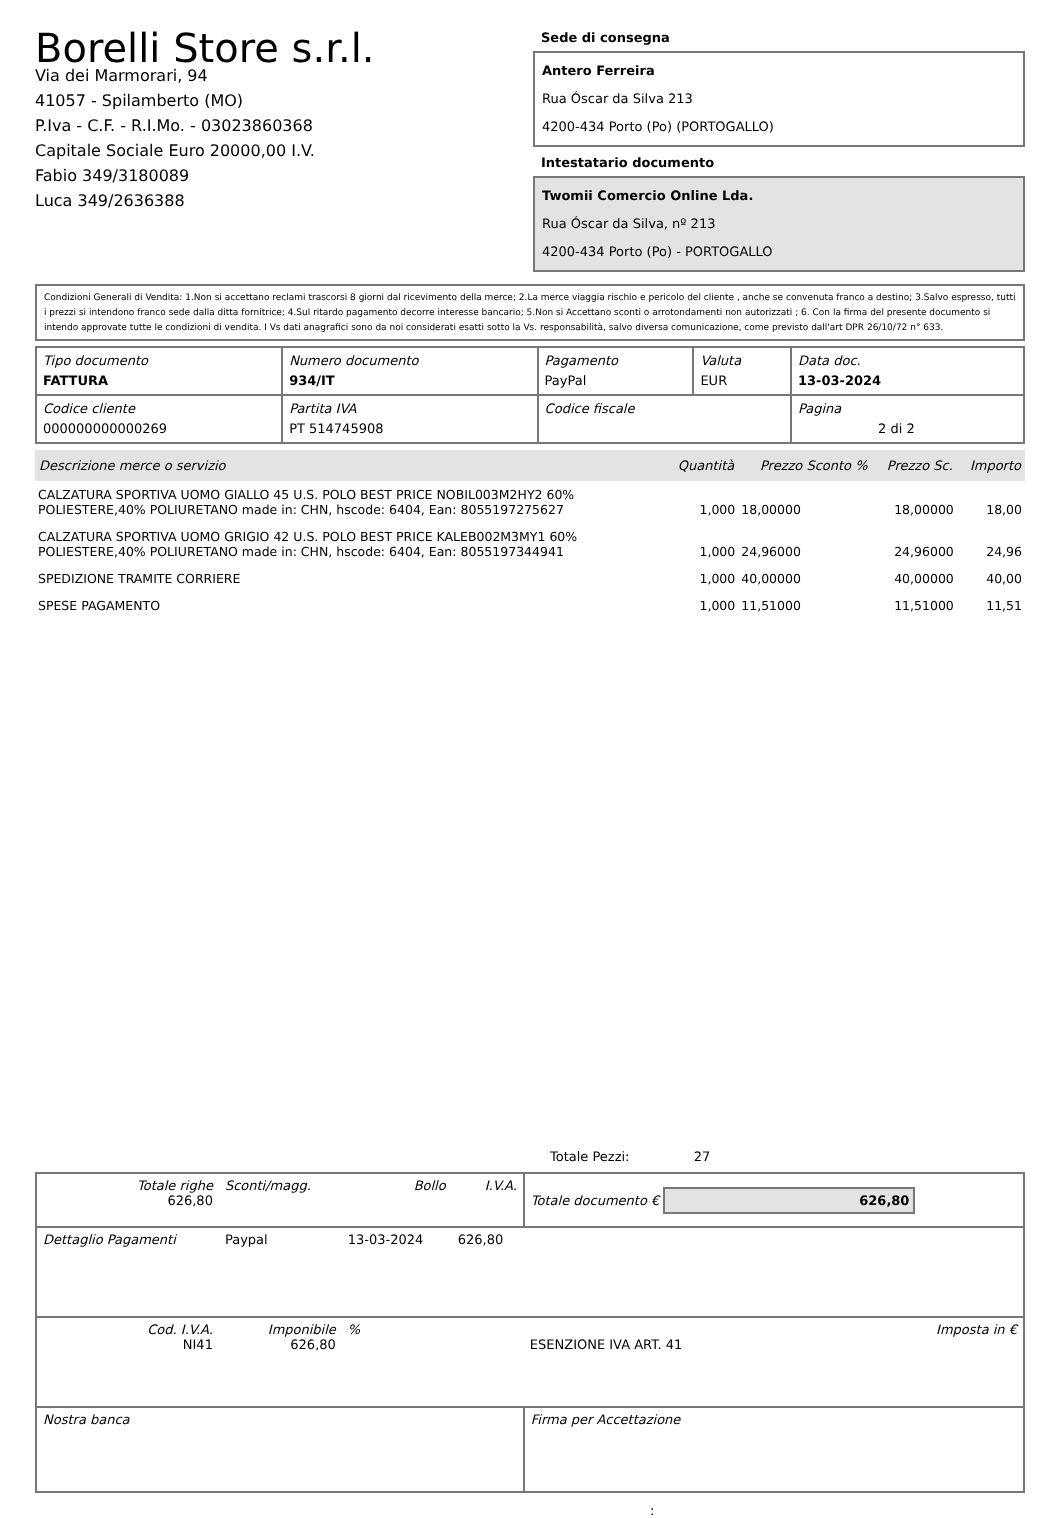Borelli Store s.r.l.
Via dei Marmorari, 94
41057 - Spilamberto (MO)
P.Iva - C.F. - R.I.Mo. - 03023860368
Capitale Sociale Euro 20000,00 I.V.
Fabio 349/3180089
Luca 349/2636388
Sede di consegna
Antero Ferreira
Rua Óscar da Silva 213
4200-434 Porto (Po) (PORTOGALLO)
Intestatario documento
Twomii Comercio Online Lda.
Rua Óscar da Silva, nº 213
4200-434 Porto (Po) - PORTOGALLO
Condizioni Generali di Vendita: 1.Non si accettano reclami trascorsi 8 giorni dal ricevimento della merce; 2.La merce viaggia rischio e pericolo del cliente , anche se convenuta franco a destino; 3.Salvo espresso, tutti i prezzi si intendono franco sede dalla ditta fornitrice; 4.Sul ritardo pagamento decorre interesse bancario; 5.Non si Accettano sconti o arrotondamenti non autorizzati ; 6. Con la firma del presente documento si intendo approvate tutte le condizioni di vendita. I Vs dati anagrafici sono da noi considerati esatti sotto la Vs. responsabilità, salvo diversa comunicazione, come previsto dall'art DPR 26/10/72 n° 633.
| Tipo documento FATTURA | Numero documento 934/IT | Pagamento PayPal | Valuta EUR | Data doc. 13-03-2024 |
| Codice cliente 000000000000269 | Partita IVA PT 514745908 | Codice fiscale | | Pagina 2 di 2 |
| Descrizione merce o servizio | Quantità | Prezzo Sconto % | Prezzo Sc. | Importo |
| --- | --- | --- | --- | --- |
| CALZATURA SPORTIVA UOMO GIALLO 45 U.S. POLO BEST PRICE NOBIL003M2HY2 60% POLIESTERE,40% POLIURETANO made in: CHN, hscode: 6404, Ean: 8055197275627 | 1,000 | 18,00000 | 18,00000 | 18,00 |
| CALZATURA SPORTIVA UOMO GRIGIO 42 U.S. POLO BEST PRICE KALEB002M3MY1 60% POLIESTERE,40% POLIURETANO made in: CHN, hscode: 6404, Ean: 8055197344941 | 1,000 | 24,96000 | 24,96000 | 24,96 |
| SPEDIZIONE TRAMITE CORRIERE | 1,000 | 40,00000 | 40,00000 | 40,00 |
| SPESE PAGAMENTO | 1,000 | 11,51000 | 11,51000 | 11,51 |
Totale Pezzi: 27
| Totale righe 626,80 | Sconti/magg. | Bollo | I.V.A. | Totale documento € 626,80 | |
| Dettaglio Pagamenti | Paypal | 13-03-2024 | 626,80 | | |
| Cod. I.V.A. NI41 | Imponibile 626,80 | % | | ESENZIONE IVA ART. 41 | Imposta in € |
| Nostra banca | | | | Firma per Accettazione | |
: